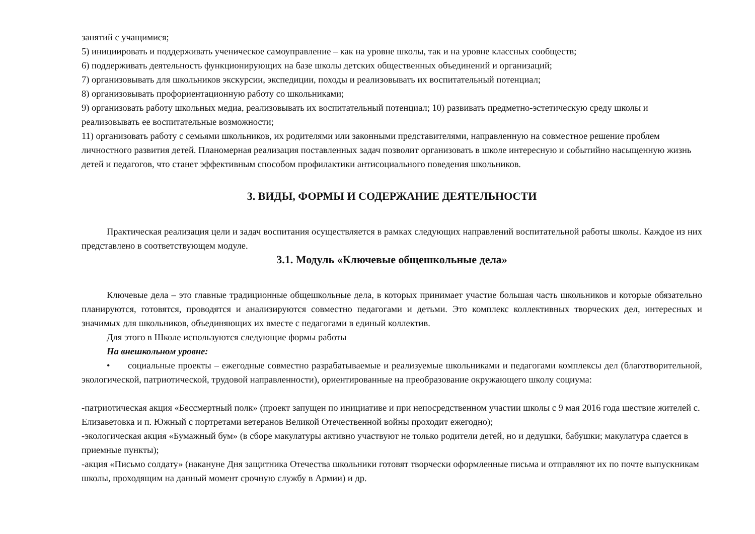занятий с учащимися;
5) инициировать и поддерживать ученическое самоуправление – как на уровне школы, так и на уровне классных сообществ;
6) поддерживать деятельность функционирующих на базе школы детских общественных объединений и организаций;
7) организовывать для школьников экскурсии, экспедиции, походы и реализовывать их воспитательный потенциал;
8) организовывать профориентационную работу со школьниками;
9) организовать работу школьных медиа, реализовывать их воспитательный потенциал; 10) развивать предметно-эстетическую среду школы и реализовывать ее воспитательные возможности;
11) организовать работу с семьями школьников, их родителями или законными представителями, направленную на совместное решение проблем личностного развития детей. Планомерная реализация поставленных задач позволит организовать в школе интересную и событийно насыщенную жизнь детей и педагогов, что станет эффективным способом профилактики антисоциального поведения школьников.
3. ВИДЫ, ФОРМЫ И СОДЕРЖАНИЕ ДЕЯТЕЛЬНОСТИ
Практическая реализация цели и задач воспитания осуществляется в рамках следующих направлений воспитательной работы школы. Каждое из них представлено в соответствующем модуле.
3.1. Модуль «Ключевые общешкольные дела»
Ключевые дела – это главные традиционные общешкольные дела, в которых принимает участие большая часть школьников и которые обязательно планируются, готовятся, проводятся и анализируются совместно педагогами и детьми. Это комплекс коллективных творческих дел, интересных и значимых для школьников, объединяющих их вместе с педагогами в единый коллектив.
Для этого в Школе используются следующие формы работы
На внешкольном уровне:
• социальные проекты – ежегодные совместно разрабатываемые и реализуемые школьниками и педагогами комплексы дел (благотворительной, экологической, патриотической, трудовой направленности), ориентированные на преобразование окружающего школу социума:
-патриотическая акция «Бессмертный полк» (проект запущен по инициативе и при непосредственном участии школы с 9 мая 2016 года шествие жителей с. Елизаветовка и п. Южный с портретами ветеранов Великой Отечественной войны проходит ежегодно);
-экологическая акция «Бумажный бум» (в сборе макулатуры активно участвуют не только родители детей, но и дедушки, бабушки; макулатура сдается в приемные пункты);
-акция «Письмо солдату» (накануне Дня защитника Отечества школьники готовят творчески оформленные письма и отправляют их по почте выпускникам школы, проходящим на данный момент срочную службу в Армии) и др.